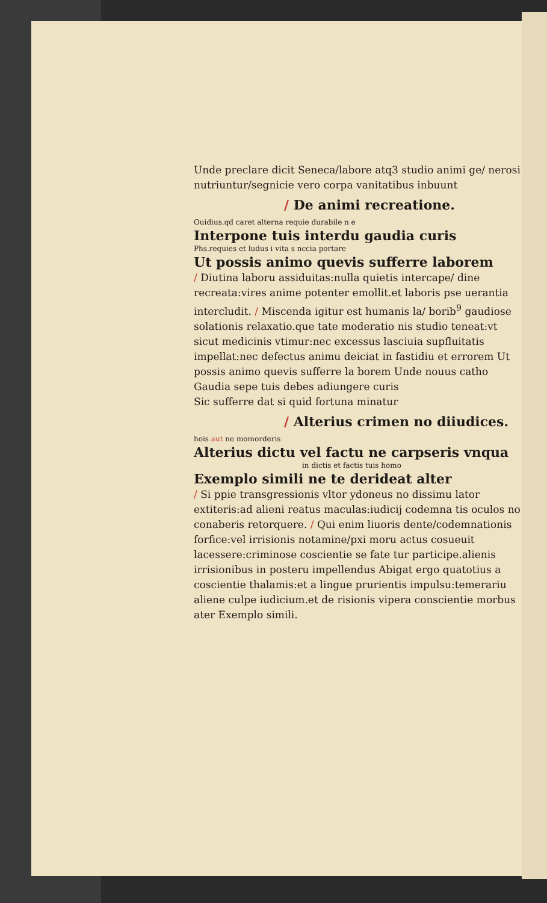Unde preclare dicit Seneca/labore atq3 studio animi ge/ nerosi nutriuntur/segnicie vero corpa vanitatibus inbuunt
/ De animi recreatione.
Ouidius.qd caret alterna requie durabile n e
Interpone tuis interdu gaudia curis
Phs.requies et ludus i vita s nccia portare
Ut possis animo quevis sufferre laborem
/ Diutina laboru assiduitas:nulla quietis intercape/ dine recreata:vires anime potenter emollit.et laboris pse uerantia intercludit. / Miscenda igitur est humanis la/ borib<sup>9</sup> gaudiose solationis relaxatio.que tate moderatio nis studio teneat:vt sicut medicinis vtimur:nec excessus lasciuia supfluitatis impellat:nec defectus animu deiciat in fastidiu et errorem Ut possis animo quevis sufferre la borem Unde nouus catho
Gaudia sepe tuis debes adiungere curis
Sic sufferre dat si quid fortuna minatur
/ Alterius crimen no diiudices.
hois aut ne momorderis
Alterius dictu vel factu ne carpseris vnqua
in dictis et factis tuis homo
Exemplo simili ne te derideat alter
/ Si ppie transgressionis vltor ydoneus no dissimu lator extiteris:ad alieni reatus maculas:iudicij codemna tis oculos no conaberis retorquere. / Qui enim liuoris dente/codemnationis forfice:vel irrisionis notamine/pxi moru actus cosueuit lacessere:criminose coscientie se fate tur participe.alienis irrisionibus in posteru impellendus Abigat ergo quatotius a coscientie thalamis:et a lingue prurientis impulsu:temerariu aliene culpe iudicium.et de risionis vipera conscientie morbus ater Exemplo simili.